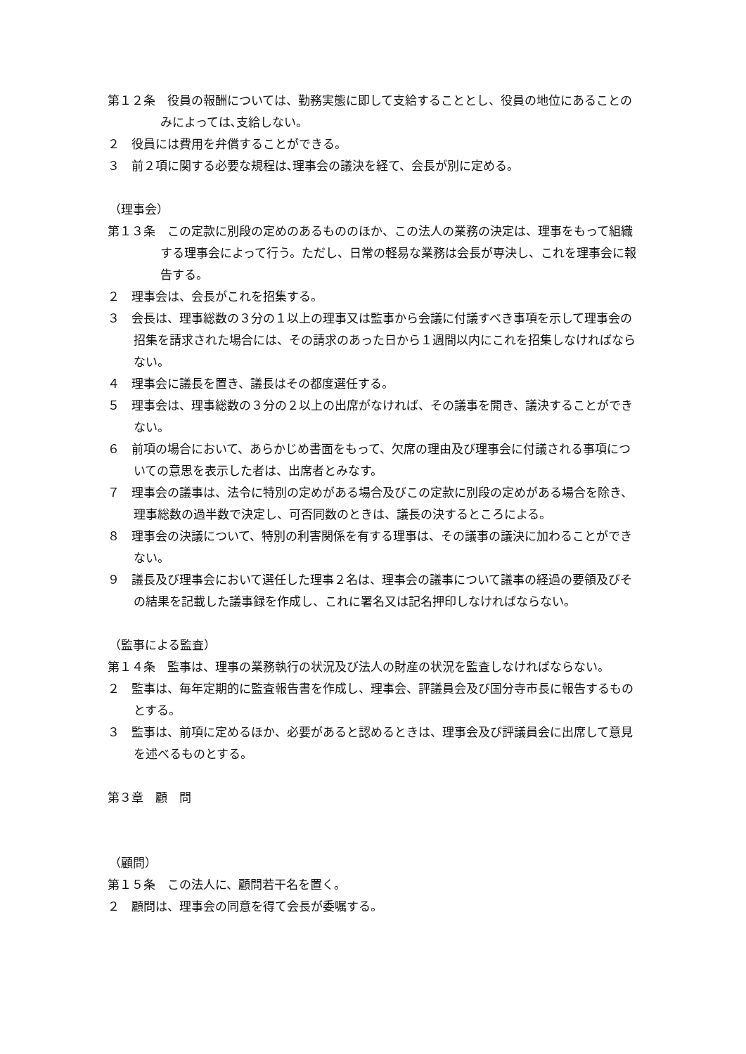第１２条　役員の報酬については、勤務実態に即して支給することとし、役員の地位にあることのみによっては､支給しない。
２　役員には費用を弁償することができる。
３　前２項に関する必要な規程は､理事会の議決を経て、会長が別に定める。
（理事会）
第１３条　この定款に別段の定めのあるもののほか、この法人の業務の決定は、理事をもって組織する理事会によって行う。ただし、日常の軽易な業務は会長が専決し、これを理事会に報告する。
２　理事会は、会長がこれを招集する。
３　会長は、理事総数の３分の１以上の理事又は監事から会議に付議すべき事項を示して理事会の招集を請求された場合には、その請求のあった日から１週間以内にこれを招集しなければならない。
４　理事会に議長を置き、議長はその都度選任する。
５　理事会は、理事総数の３分の２以上の出席がなければ、その議事を開き、議決することができない。
６　前項の場合において、あらかじめ書面をもって、欠席の理由及び理事会に付議される事項についての意思を表示した者は、出席者とみなす。
７　理事会の議事は、法令に特別の定めがある場合及びこの定款に別段の定めがある場合を除き、理事総数の過半数で決定し、可否同数のときは、議長の決するところによる。
８　理事会の決議について、特別の利害関係を有する理事は、その議事の議決に加わることができない。
９　議長及び理事会において選任した理事２名は、理事会の議事について議事の経過の要領及びその結果を記載した議事録を作成し、これに署名又は記名押印しなければならない。
（監事による監査）
第１４条　監事は、理事の業務執行の状況及び法人の財産の状況を監査しなければならない。
２　監事は、毎年定期的に監査報告書を作成し、理事会、評議員会及び国分寺市長に報告するものとする。
３　監事は、前項に定めるほか、必要があると認めるときは、理事会及び評議員会に出席して意見を述べるものとする。
第３章　顧　問
（顧問）
第１５条　この法人に、顧問若干名を置く。
２　顧問は、理事会の同意を得て会長が委嘱する。